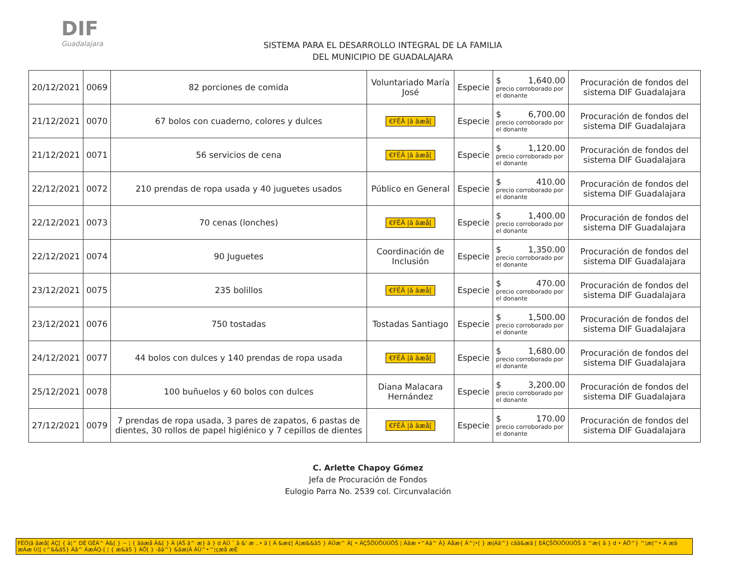DIF
Guadalajara
SISTEMA PARA EL DESARROLLO INTEGRAL DE LA FAMILIA
DEL MUNICIPIO DE GUADALAJARA
| 20/12/2021 | 0069 | 82 porciones de comida | Voluntariado María José | Especie | $ 1,640.00 precio corroborado por el donante | Procuración de fondos del sistema DIF Guadalajara |
| 21/12/2021 | 0070 | 67 bolos con cuaderno, colores y dulces | €FËÄ /ã ãæå[ | Especie | $ 6,700.00 precio corroborado por el donante | Procuración de fondos del sistema DIF Guadalajara |
| 21/12/2021 | 0071 | 56 servicios de cena | €FËÄ /ã ãæå[ | Especie | $ 1,120.00 precio corroborado por el donante | Procuración de fondos del sistema DIF Guadalajara |
| 22/12/2021 | 0072 | 210 prendas de ropa usada y 40 juguetes usados | Público en General | Especie | $ 410.00 precio corroborado por el donante | Procuración de fondos del sistema DIF Guadalajara |
| 22/12/2021 | 0073 | 70 cenas (lonches) | €FËÄ /ã ãæå[ | Especie | $ 1,400.00 precio corroborado por el donante | Procuración de fondos del sistema DIF Guadalajara |
| 22/12/2021 | 0074 | 90 Juguetes | Coordinación de Inclusión | Especie | $ 1,350.00 precio corroborado por el donante | Procuración de fondos del sistema DIF Guadalajara |
| 23/12/2021 | 0075 | 235 bolillos | €FËÄ /ã ãæå[ | Especie | $ 470.00 precio corroborado por el donante | Procuración de fondos del sistema DIF Guadalajara |
| 23/12/2021 | 0076 | 750 tostadas | Tostadas Santiago | Especie | $ 1,500.00 precio corroborado por el donante | Procuración de fondos del sistema DIF Guadalajara |
| 24/12/2021 | 0077 | 44 bolos con dulces y 140 prendas de ropa usada | €FËÄ /ã ãæå[ | Especie | $ 1,680.00 precio corroborado por el donante | Procuración de fondos del sistema DIF Guadalajara |
| 25/12/2021 | 0078 | 100 buñuelos y 60 bolos con dulces | Diana Malacara Hernández | Especie | $ 3,200.00 precio corroborado por el donante | Procuración de fondos del sistema DIF Guadalajara |
| 27/12/2021 | 0079 | 7 prendas de ropa usada, 3 pares de zapatos, 6 pastas de dientes, 30 rollos de papel higiénico y 7 cepillos de dientes | €FËÄ /ã ãæå[ | Especie | $ 170.00 precio corroborado por el donante | Procuración de fondos del sistema DIF Guadalajara |
C. Arlette Chapoy Gómez
Jefa de Procuración de Fondos
Eulogio Parra No. 2539 col. Circunvalación
FËÒ|ã ãæå[ ÁÇ[ { à¦^ DÉ GËÁ^ Á&[ } ~ ¦ { ãäæå Á&[ } Á |ÁŠ ã^ æ} ā } d ÁÛ ˘ ã &' æ ..• ã [ Á &æ¢[ Á¦æ&&ã5 } ÁÛæ^ Á[ • ÁÇŠÕÚÔÙÚÖŠ ¦ Áãæ •^Áã^ Á} Áåæ{ Á^¦•[ } æ|Áã^} cãã&æã [ EÁÇŠÕÚÔÙÚÖŠ ã ^æ{ ã } d • ÁÕ^} ^¦æ|^• Á æã æÁæ Ú¦[ c^&&ã5} Áã^ ÁæÁQ-[ ¦ { æ&ã5 } ÁÔ[ } -ãã^} &ãæ|Á ÁÙ^•^¦çæå æÉ